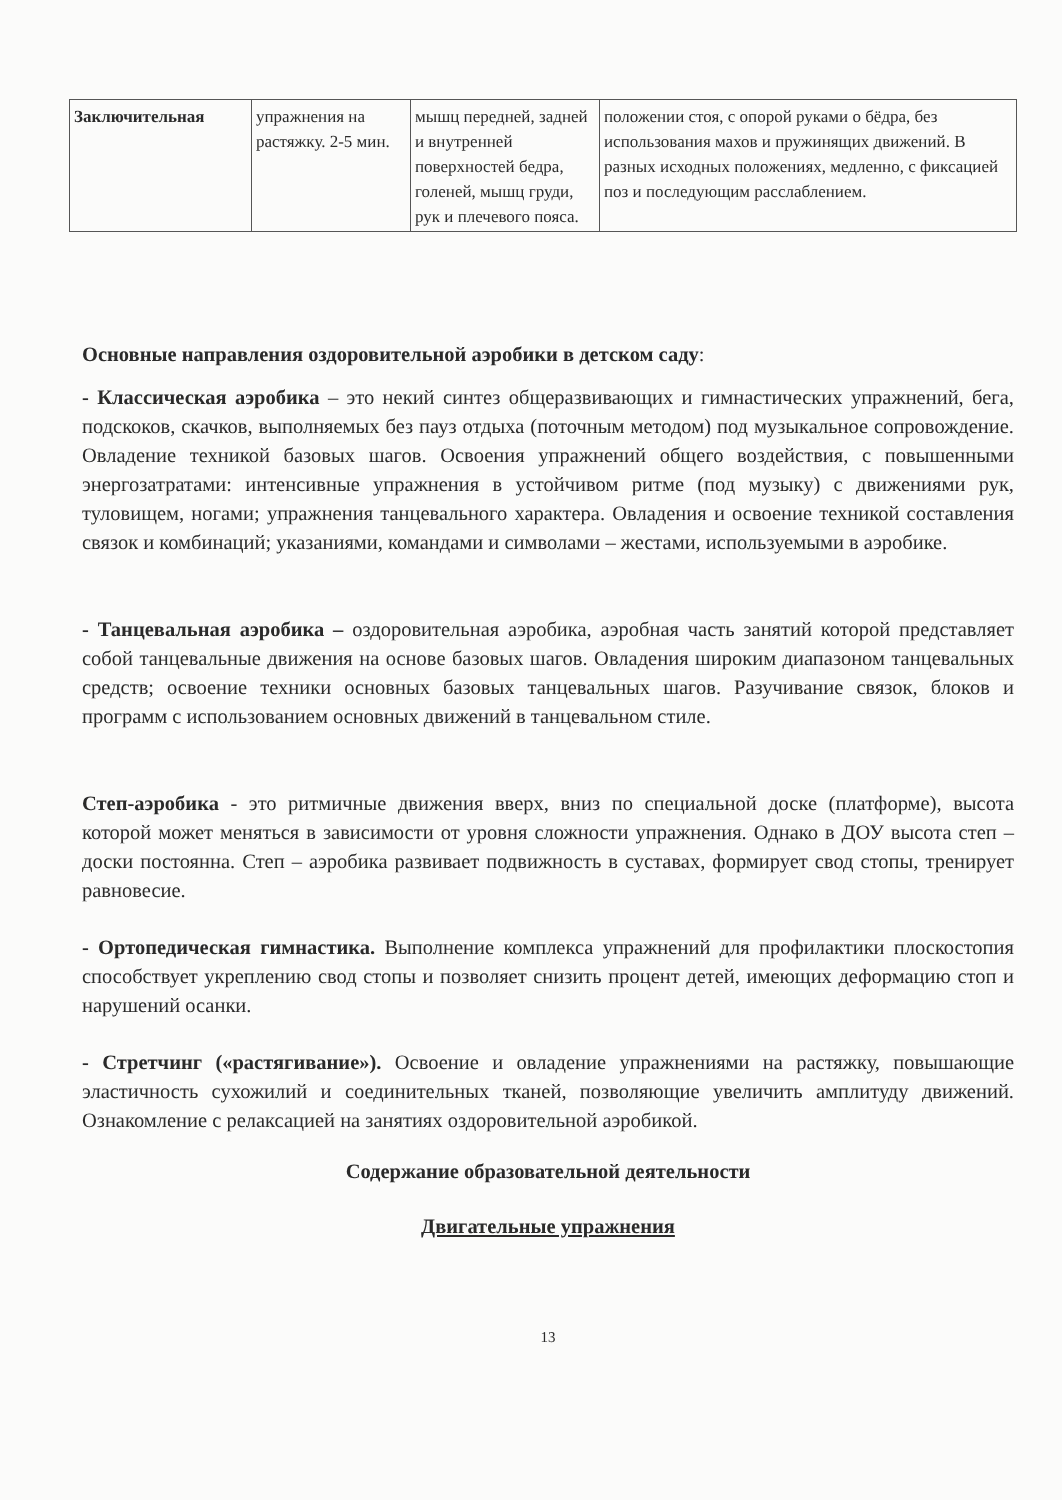| Заключительная | упражнения на растяжку. 2-5 мин. | мышц передней, задней и внутренней поверхностей бедра, голеней, мышц груди, рук и плечевого пояса. | положении стоя, с опорой руками о бёдра, без использования махов и пружинящих движений. В разных исходных положениях, медленно, с фиксацией поз и последующим расслаблением. |
Основные направления оздоровительной аэробики в детском саду:
- Классическая аэробика – это некий синтез общеразвивающих и гимнастических упражнений, бега, подскоков, скачков, выполняемых без пауз отдыха (поточным методом) под музыкальное сопровождение. Овладение техникой базовых шагов. Освоения упражнений общего воздействия, с повышенными энергозатратами: интенсивные упражнения в устойчивом ритме (под музыку) с движениями рук, туловищем, ногами; упражнения танцевального характера. Овладения и освоение техникой составления связок и комбинаций; указаниями, командами и символами – жестами, используемыми в аэробике.
- Танцевальная аэробика – оздоровительная аэробика, аэробная часть занятий которой представляет собой танцевальные движения на основе базовых шагов. Овладения широким диапазоном танцевальных средств; освоение техники основных базовых танцевальных шагов. Разучивание связок, блоков и программ с использованием основных движений в танцевальном стиле.
Степ-аэробика - это ритмичные движения вверх, вниз по специальной доске (платформе), высота которой может меняться в зависимости от уровня сложности упражнения. Однако в ДОУ высота степ – доски постоянна. Степ – аэробика развивает подвижность в суставах, формирует свод стопы, тренирует равновесие.
- Ортопедическая гимнастика. Выполнение комплекса упражнений для профилактики плоскостопия способствует укреплению свод стопы и позволяет снизить процент детей, имеющих деформацию стоп и нарушений осанки.
- Стретчинг («растягивание»). Освоение и овладение упражнениями на растяжку, повышающие эластичность сухожилий и соединительных тканей, позволяющие увеличить амплитуду движений. Ознакомление с релаксацией на занятиях оздоровительной аэробикой.
Содержание образовательной деятельности
Двигательные упражнения
13